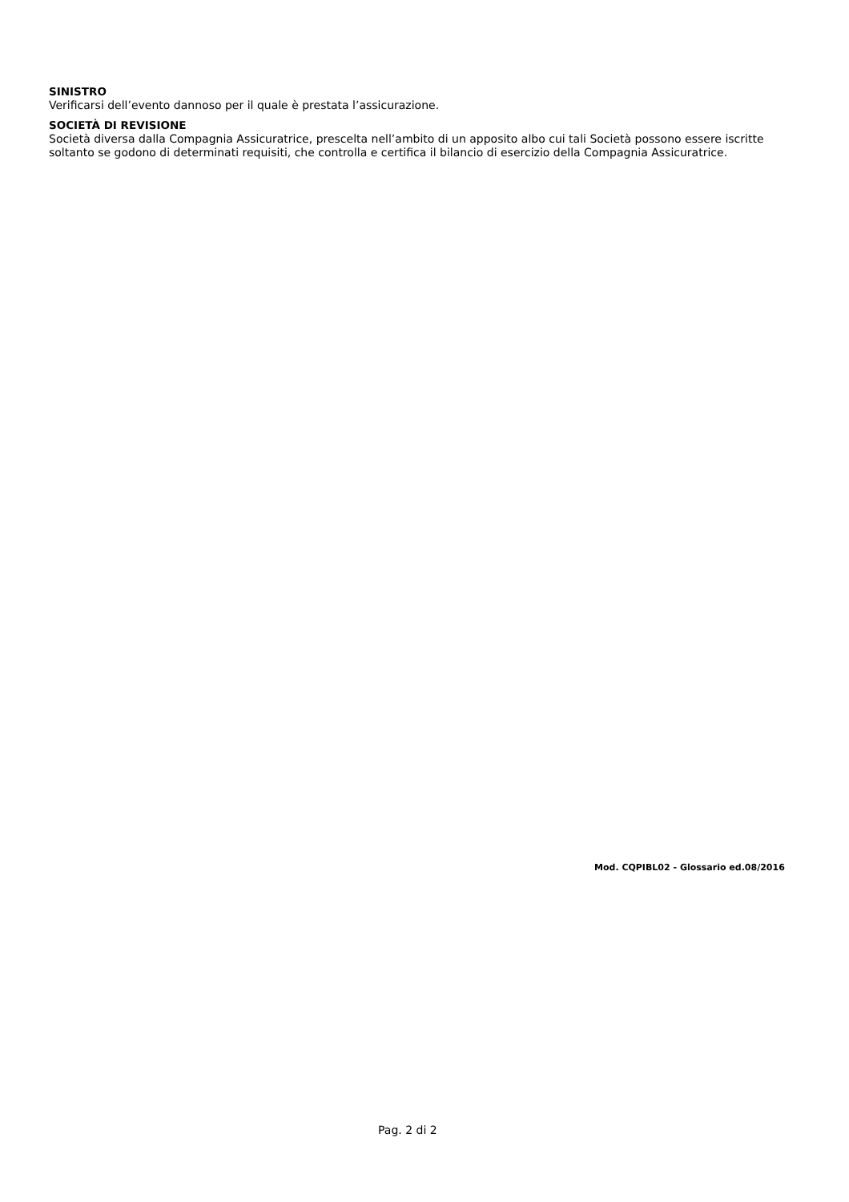SINISTRO
Verificarsi dell’evento dannoso per il quale è prestata l’assicurazione.
SOCIETÀ DI REVISIONE
Società diversa dalla Compagnia Assicuratrice, prescelta nell’ambito di un apposito albo cui tali Società possono essere iscritte soltanto se godono di determinati requisiti, che controlla e certifica il bilancio di esercizio della Compagnia Assicuratrice.
Mod. CQPIBL02 - Glossario ed.08/2016
Pag. 2 di 2